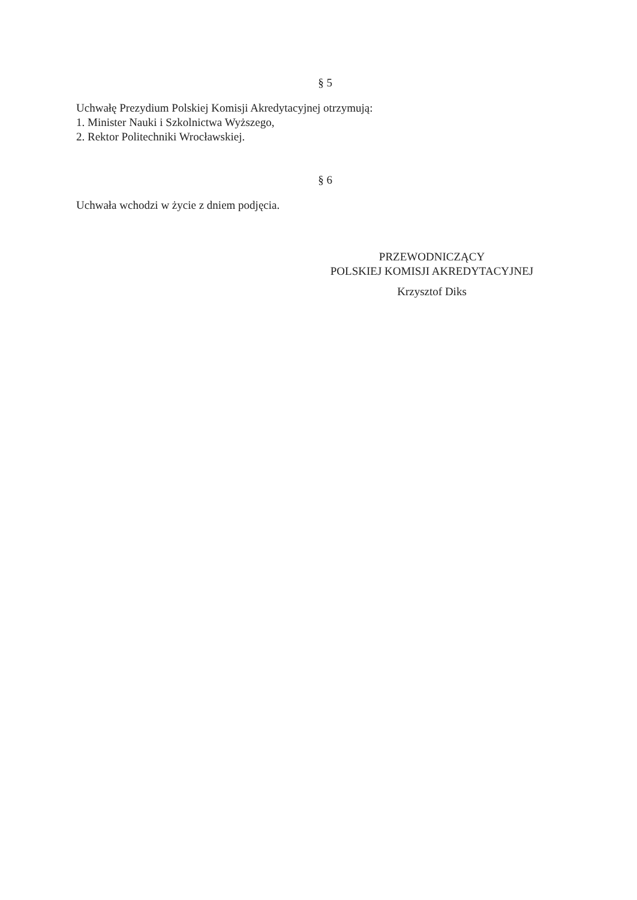§ 5
Uchwałę Prezydium Polskiej Komisji Akredytacyjnej otrzymują:
1. Minister Nauki i Szkolnictwa Wyższego,
2. Rektor Politechniki Wrocławskiej.
§ 6
Uchwała wchodzi w życie z dniem podjęcia.
PRZEWODNICZĄCY
POLSKIEJ KOMISJI AKREDYTACYJNEJ
Krzysztof Diks